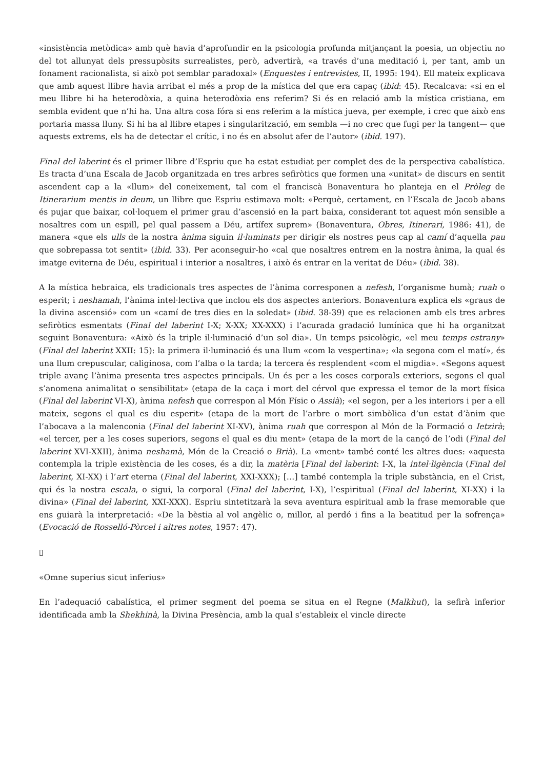«insistència metòdica» amb què havia d’aprofundir en la psicologia profunda mitjançant la poesia, un objectiu no del tot allunyat dels pressupòsits surrealistes, però, advertirà, «a través d’una meditació i, per tant, amb un fonament racionalista, si això pot semblar paradoxal» (Enquestes i entrevistes, II, 1995: 194). Ell mateix explicava que amb aquest llibre havia arribat el més a prop de la mística del que era capaç (ibid: 45). Recalcava: «si en el meu llibre hi ha heterodòxia, a quina heterodòxia ens referim? Si és en relació amb la mística cristiana, em sembla evident que n’hi ha. Una altra cosa fóra si ens referim a la mística jueva, per exemple, i crec que això ens portaria massa lluny. Si hi ha al llibre etapes i singularització, em sembla —i no crec que fugi per la tangent— que aquests extrems, els ha de detectar el crític, i no és en absolut afer de l’autor» (ibid. 197).
Final del laberint és el primer llibre d’Espriu que ha estat estudiat per complet des de la perspectiva cabalística. Es tracta d’una Escala de Jacob organitzada en tres arbres sefiròtics que formen una «unitat» de discurs en sentit ascendent cap a la «llum» del coneixement, tal com el franciscà Bonaventura ho planteja en el Pròleg de Itinerarium mentis in deum, un llibre que Espriu estimava molt: «Perquè, certament, en l’Escala de Jacob abans és pujar que baixar, col·loquem el primer grau d’ascensió en la part baixa, considerant tot aquest món sensible a nosaltres com un espill, pel qual passem a Déu, artífex suprem» (Bonaventura, Obres, Itinerari, 1986: 41), de manera «que els ulls de la nostra ànima siguin il·luminats per dirigir els nostres peus cap al camí d’aquella pau que sobrepassa tot sentit» (ibid. 33). Per aconseguir-ho «cal que nosaltres entrem en la nostra ànima, la qual és imatge eviterna de Déu, espiritual i interior a nosaltres, i això és entrar en la veritat de Déu» (ibid. 38).
A la mística hebraica, els tradicionals tres aspectes de l’ànima corresponen a nefesh, l’organisme humà; ruah o esperit; i neshamah, l’ànima intel·lectiva que inclou els dos aspectes anteriors. Bonaventura explica els «graus de la divina ascensió» com un «camí de tres dies en la soledat» (ibid. 38-39) que es relacionen amb els tres arbres sefiròtics esmentats (Final del laberint I-X; X-XX; XX-XXX) i l’acurada gradació lumínica que hi ha organitzat seguint Bonaventura: «Això és la triple il·luminació d’un sol dia». Un temps psicològic, «el meu temps estrany» (Final del laberint XXII: 15): la primera il·luminació és una llum «com la vespertina»; «la segona com el matí», és una llum crepuscular, caliginosa, com l’alba o la tarda; la tercera és resplendent «com el migdia». «Segons aquest triple avanç l’ànima presenta tres aspectes principals. Un és per a les coses corporals exteriors, segons el qual s’anomena animalitat o sensibilitat» (etapa de la caça i mort del cérvol que expressa el temor de la mort física (Final del laberint VI-X), ànima nefesh que correspon al Món Físic o Assià); «el segon, per a les interiors i per a ell mateix, segons el qual es diu esperit» (etapa de la mort de l’arbre o mort simbòlica d’un estat d’ànim que l’abocava a la malenconia (Final del laberint XI-XV), ànima ruah que correspon al Món de la Formació o Ietzirà; «el tercer, per a les coses superiors, segons el qual es diu ment» (etapa de la mort de la cançó de l’odi (Final del laberint XVI-XXII), ànima neshamà, Món de la Creació o Brià). La «ment» també conté les altres dues: «aquesta contempla la triple existència de les coses, és a dir, la matèria [Final del laberint: I-X, la intel·ligència (Final del laberint, XI-XX) i l’art eterna (Final del laberint, XXI-XXX); […] també contempla la triple substància, en el Crist, qui és la nostra escala, o sigui, la corporal (Final del laberint, I-X), l’espiritual (Final del laberint, XI-XX) i la divina» (Final del laberint, XXI-XXX). Espriu sintetitzarà la seva aventura espiritual amb la frase memorable que ens guiarà la interpretació: «De la bèstia al vol angèlic o, millor, al perdó i fins a la beatitud per la sofrença» (Evocació de Rosselló-Pòrcel i altres notes, 1957: 47).
▯
«Omne superius sicut inferius»
En l’adequació cabalística, el primer segment del poema se situa en el Regne (Malkhut), la sefirà inferior identificada amb la Shekhinà, la Divina Presència, amb la qual s’estableix el vincle directe